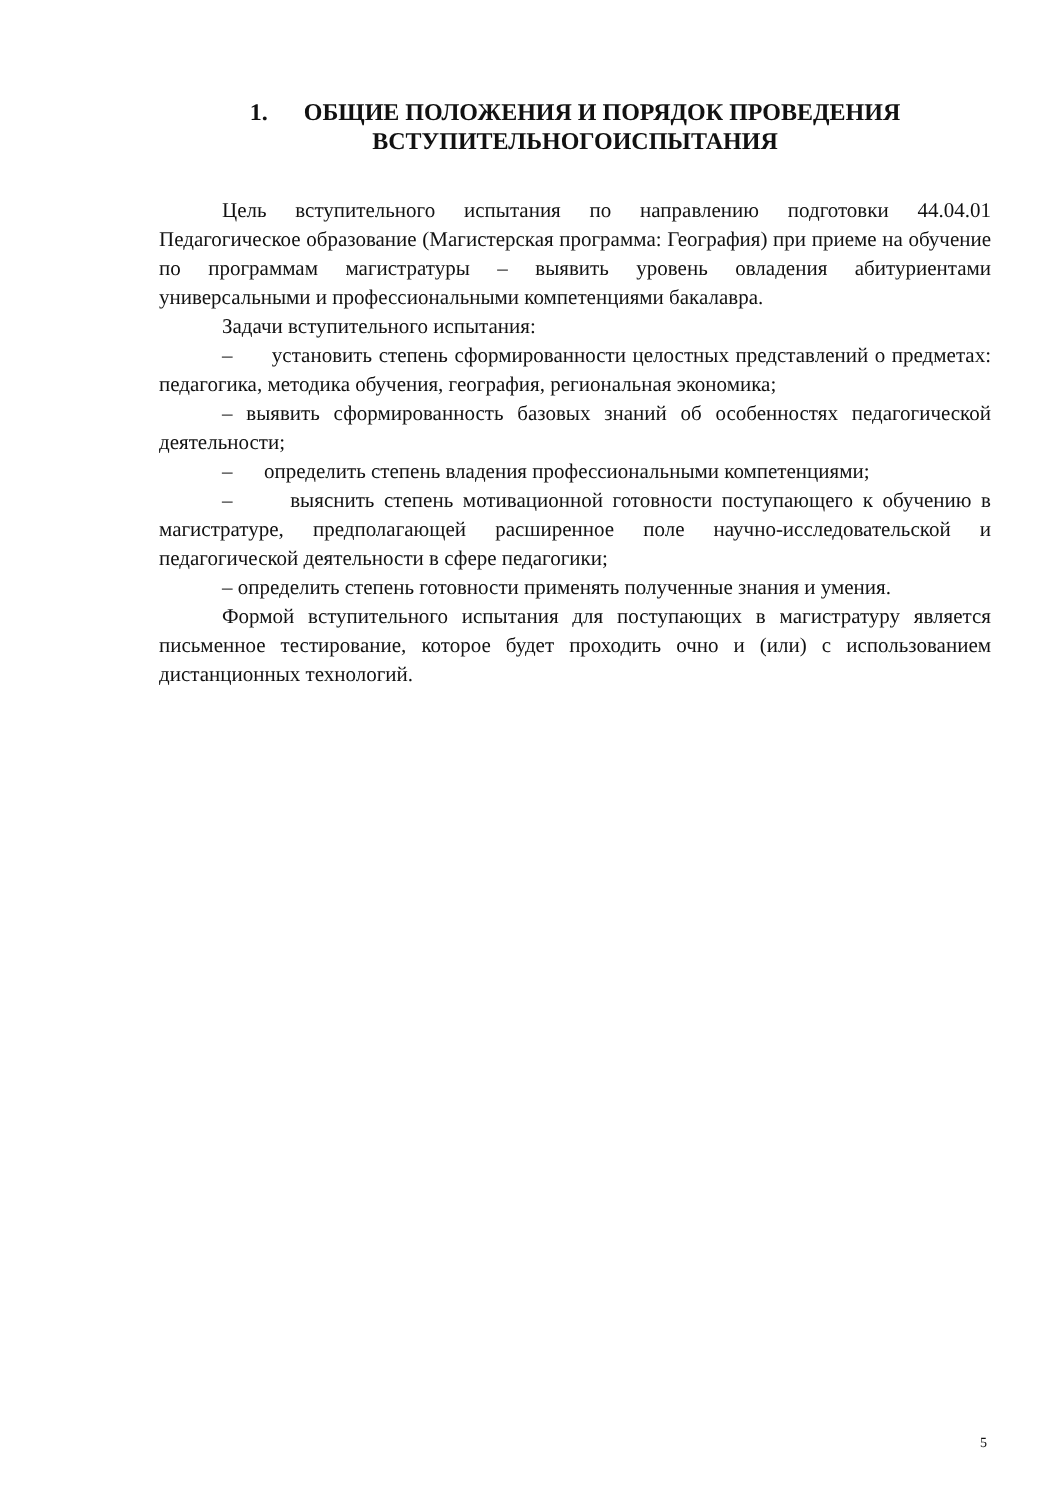1. ОБЩИЕ ПОЛОЖЕНИЯ И ПОРЯДОК ПРОВЕДЕНИЯ
ВСТУПИТЕЛЬНОГОИСПЫТАНИЯ
Цель вступительного испытания по направлению подготовки 44.04.01 Педагогическое образование (Магистерская программа: География) при приеме на обучение по программам магистратуры – выявить уровень овладения абитуриентами универсальными и профессиональными компетенциями бакалавра.
Задачи вступительного испытания:
– установить степень сформированности целостных представлений о предметах: педагогика, методика обучения, география, региональная экономика;
– выявить сформированность базовых знаний об особенностях педагогической деятельности;
– определить степень владения профессиональными компетенциями;
– выяснить степень мотивационной готовности поступающего к обучению в магистратуре, предполагающей расширенное поле научно-исследовательской и педагогической деятельности в сфере педагогики;
– определить степень готовности применять полученные знания и умения.
Формой вступительного испытания для поступающих в магистратуру является письменное тестирование, которое будет проходить очно и (или) с использованием дистанционных технологий.
5